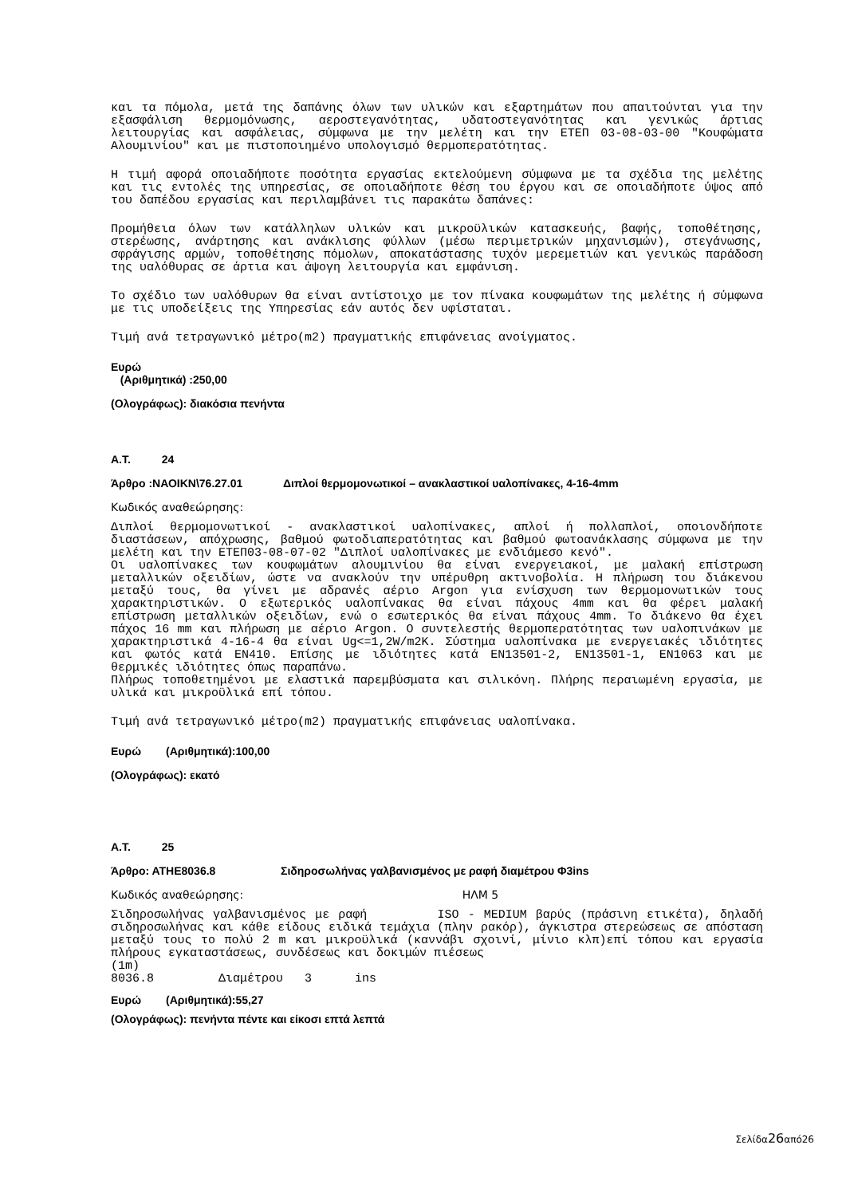και τα πόμολα, μετά της δαπάνης όλων των υλικών και εξαρτημάτων που απαιτούνται για την εξασφάλιση θερμομόνωσης, αεροστεγανότητας, υδατοστεγανότητας και γενικώς άρτιας λειτουργίας και ασφάλειας, σύμφωνα με την μελέτη και την ΕΤΕΠ 03-08-03-00 "Κουφώματα Αλουμινίου" και με πιστοποιημένο υπολογισμό θερμοπερατότητας.
Η τιμή αφορά οποιαδήποτε ποσότητα εργασίας εκτελούμενη σύμφωνα με τα σχέδια της μελέτης και τις εντολές της υπηρεσίας, σε οποιαδήποτε θέση του έργου και σε οποιαδήποτε ύψος από του δαπέδου εργασίας και περιλαμβάνει τις παρακάτω δαπάνες:
Προμήθεια όλων των κατάλληλων υλικών και μικροϋλικών κατασκευής, βαφής, τοποθέτησης, στερέωσης, ανάρτησης και ανάκλισης φύλλων (μέσω περιμετρικών μηχανισμών), στεγάνωσης, σφράγισης αρμών, τοποθέτησης πόμολων, αποκατάστασης τυχόν μερεμετιών και γενικώς παράδοση της υαλόθυρας σε άρτια και άψογη λειτουργία και εμφάνιση.
Το σχέδιο των υαλόθυρων θα είναι αντίστοιχο με τον πίνακα κουφωμάτων της μελέτης ή σύμφωνα με τις υποδείξεις της Υπηρεσίας εάν αυτός δεν υφίσταται.
Τιμή ανά τετραγωνικό μέτρο(m2) πραγματικής επιφάνειας ανοίγματος.
Ευρώ
(Αριθμητικά) :250,00
(Ολογράφως): διακόσια πενήντα
Α.Τ. 24
Άρθρο :ΝΑΟΙΚΝ\76.27.01 Διπλοί θερμομονωτικοί – ανακλαστικοί υαλοπίνακες, 4-16-4mm
Κωδικός αναθεώρησης:
Διπλοί θερμομονωτικοί - ανακλαστικοί υαλοπίνακες, απλοί ή πολλαπλοί, οποιονδήποτε διαστάσεων, απόχρωσης, βαθμού φωτοδιαπερατότητας και βαθμού φωτοανάκλασης σύμφωνα με την μελέτη και την ΕΤΕΠ03-08-07-02 "Διπλοί υαλοπίνακες με ενδιάμεσο κενό".
Οι υαλοπίνακες των κουφωμάτων αλουμινίου θα είναι ενεργειακοί, με μαλακή επίστρωση μεταλλικών οξειδίων, ώστε να ανακλούν την υπέρυθρη ακτινοβολία. Η πλήρωση του διάκενου μεταξύ τους, θα γίνει με αδρανές αέριο Argon για ενίσχυση των θερμομονωτικών τους χαρακτηριστικών. Ο εξωτερικός υαλοπίνακας θα είναι πάχους 4mm και θα φέρει μαλακή επίστρωση μεταλλικών οξειδίων, ενώ ο εσωτερικός θα είναι πάχους 4mm. Το διάκενο θα έχει πάχος 16 mm και πλήρωση με αέριο Argon. Ο συντελεστής θερμοπερατότητας των υαλοπινάκων με χαρακτηριστικά 4-16-4 θα είναι Ug<=1,2W/m2K. Σύστημα υαλοπίνακα με ενεργειακές ιδιότητες και φωτός κατά ΕΝ410. Επίσης με ιδιότητες κατά ΕΝ13501-2, ΕΝ13501-1, ΕΝ1063 και με θερμικές ιδιότητες όπως παραπάνω.
Πλήρως τοποθετημένοι με ελαστικά παρεμβύσματα και σιλικόνη. Πλήρης περαιωμένη εργασία, με υλικά και μικροϋλικά επί τόπου.
Τιμή ανά τετραγωνικό μέτρο(m2) πραγματικής επιφάνειας υαλοπίνακα.
Ευρώ (Αριθμητικά):100,00
(Ολογράφως): εκατό
Α.Τ. 25
Άρθρο: ΑΤΗΕ8036.8 Σιδηροσωλήνας γαλβανισμένος με ραφή διαμέτρου Φ3ins
Κωδικός αναθεώρησης: ΗΛΜ 5
Σιδηροσωλήνας γαλβανισμένος με ραφή ISO - MEDIUM βαρύς (πράσινη ετικέτα), δηλαδή σιδηροσωλήνας και κάθε είδους ειδικά τεμάχια (πλην ρακόρ), άγκιστρα στερεώσεως σε απόσταση μεταξύ τους το πολύ 2 m και μικροϋλικά (καννάβι σχοινί, μίνιο κλπ)επί τόπου και εργασία πλήρους εγκαταστάσεως, συνδέσεως και δοκιμών πιέσεως
(1m)
8036.8 Διαμέτρου 3 ins
Ευρώ (Αριθμητικά):55,27
(Ολογράφως): πενήντα πέντε και είκοσι επτά λεπτά
Σελίδα26από26